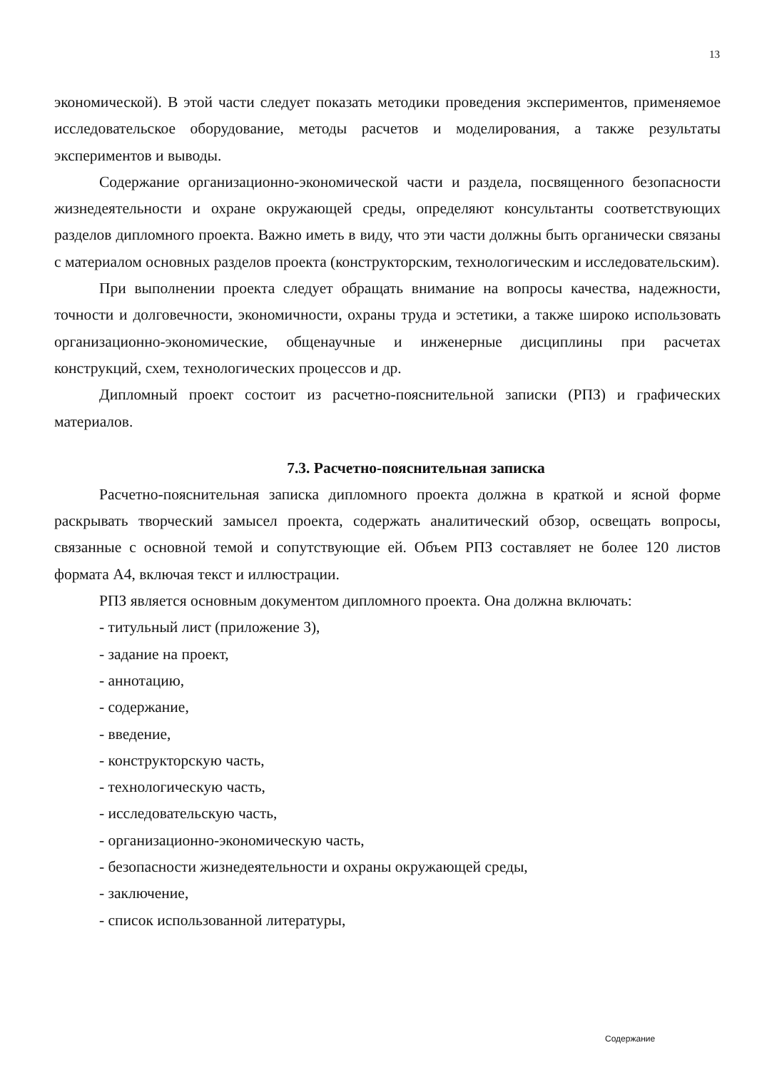13
экономической). В этой части следует показать методики проведения экспериментов, применяемое исследовательское оборудование, методы расчетов и моделирования, а также результаты экспериментов и выводы.
Содержание организационно-экономической части и раздела, посвященного безопасности жизнедеятельности и охране окружающей среды, определяют консультанты соответствующих разделов дипломного проекта. Важно иметь в виду, что эти части должны быть органически связаны с материалом основных разделов проекта (конструкторским, технологическим и исследовательским).
При выполнении проекта следует обращать внимание на вопросы качества, надежности, точности и долговечности, экономичности, охраны труда и эстетики, а также широко использовать организационно-экономические, общенаучные и инженерные дисциплины при расчетах конструкций, схем, технологических процессов и др.
Дипломный проект состоит из расчетно-пояснительной записки (РПЗ) и графических материалов.
7.3. Расчетно-пояснительная записка
Расчетно-пояснительная записка дипломного проекта должна в краткой и ясной форме раскрывать творческий замысел проекта, содержать аналитический обзор, освещать вопросы, связанные с основной темой и сопутствующие ей. Объем РПЗ составляет не более 120 листов формата А4, включая текст и иллюстрации.
РПЗ является основным документом дипломного проекта. Она должна включать:
- титульный лист (приложение 3),
- задание на проект,
- аннотацию,
- содержание,
- введение,
- конструкторскую часть,
- технологическую часть,
- исследовательскую часть,
- организационно-экономическую часть,
- безопасности жизнедеятельности и охраны окружающей среды,
- заключение,
- список использованной литературы,
Содержание